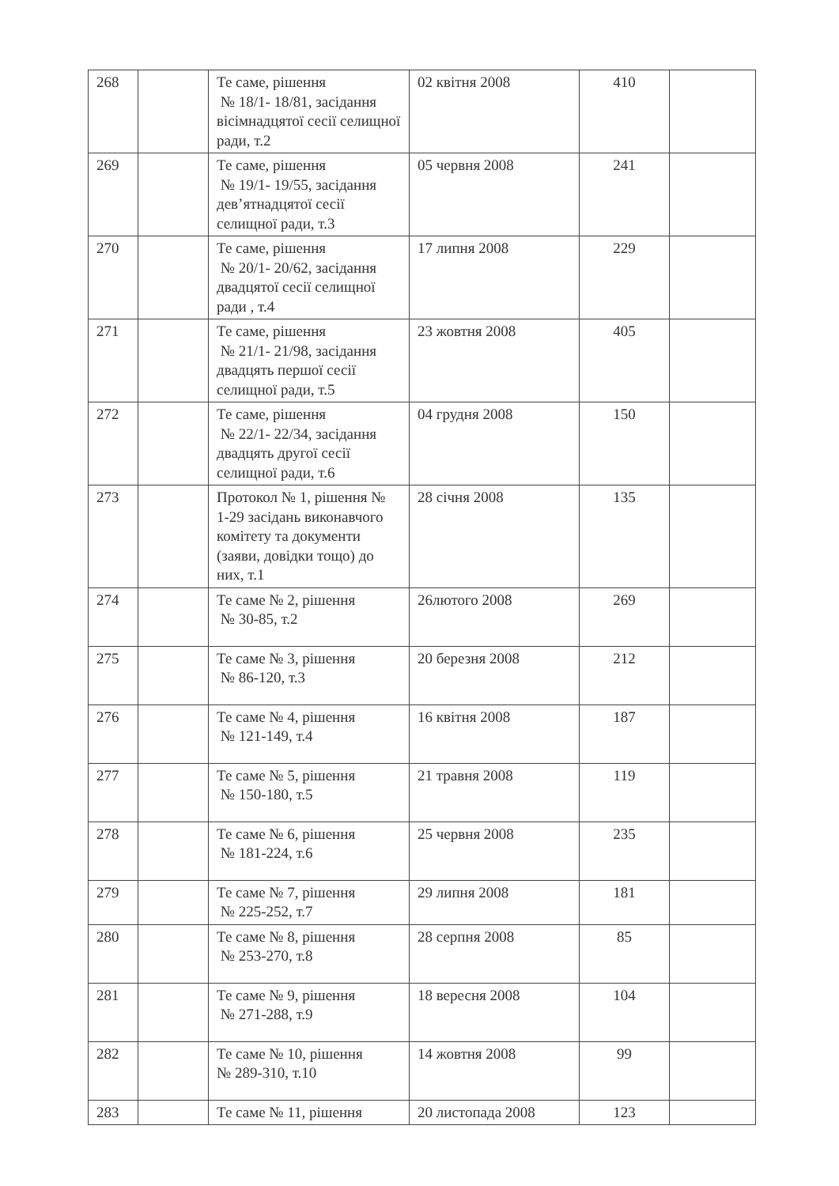| 268 | | Те саме, рішення № 18/1- 18/81, засідання вісімнадцятої сесії селищної ради, т.2 | 02 квітня 2008 | 410 | |
| 269 | | Те саме, рішення № 19/1- 19/55, засідання дев’ятнадцятої сесії селищної ради, т.3 | 05 червня 2008 | 241 | |
| 270 | | Те саме, рішення № 20/1- 20/62, засідання двадцятої сесії селищної ради , т.4 | 17 липня 2008 | 229 | |
| 271 | | Те саме, рішення № 21/1- 21/98, засідання двадцять першої сесії селищної ради, т.5 | 23 жовтня 2008 | 405 | |
| 272 | | Те саме, рішення № 22/1- 22/34, засідання двадцять другої сесії селищної ради, т.6 | 04 грудня 2008 | 150 | |
| 273 | | Протокол № 1, рішення № 1-29 засідань виконавчого комітету та документи (заяви, довідки тощо) до них, т.1 | 28 січня 2008 | 135 | |
| 274 | | Те саме № 2, рішення № 30-85, т.2 | 26лютого 2008 | 269 | |
| 275 | | Те саме № 3, рішення № 86-120, т.3 | 20 березня 2008 | 212 | |
| 276 | | Те саме № 4, рішення № 121-149, т.4 | 16 квітня 2008 | 187 | |
| 277 | | Те саме № 5, рішення № 150-180, т.5 | 21 травня 2008 | 119 | |
| 278 | | Те саме № 6, рішення № 181-224, т.6 | 25 червня 2008 | 235 | |
| 279 | | Те саме № 7, рішення № 225-252, т.7 | 29 липня 2008 | 181 | |
| 280 | | Те саме № 8, рішення № 253-270, т.8 | 28 серпня 2008 | 85 | |
| 281 | | Те саме № 9, рішення № 271-288, т.9 | 18 вересня 2008 | 104 | |
| 282 | | Те саме № 10, рішення № 289-310, т.10 | 14 жовтня 2008 | 99 | |
| 283 | | Те саме № 11, рішення | 20 листопада 2008 | 123 | |